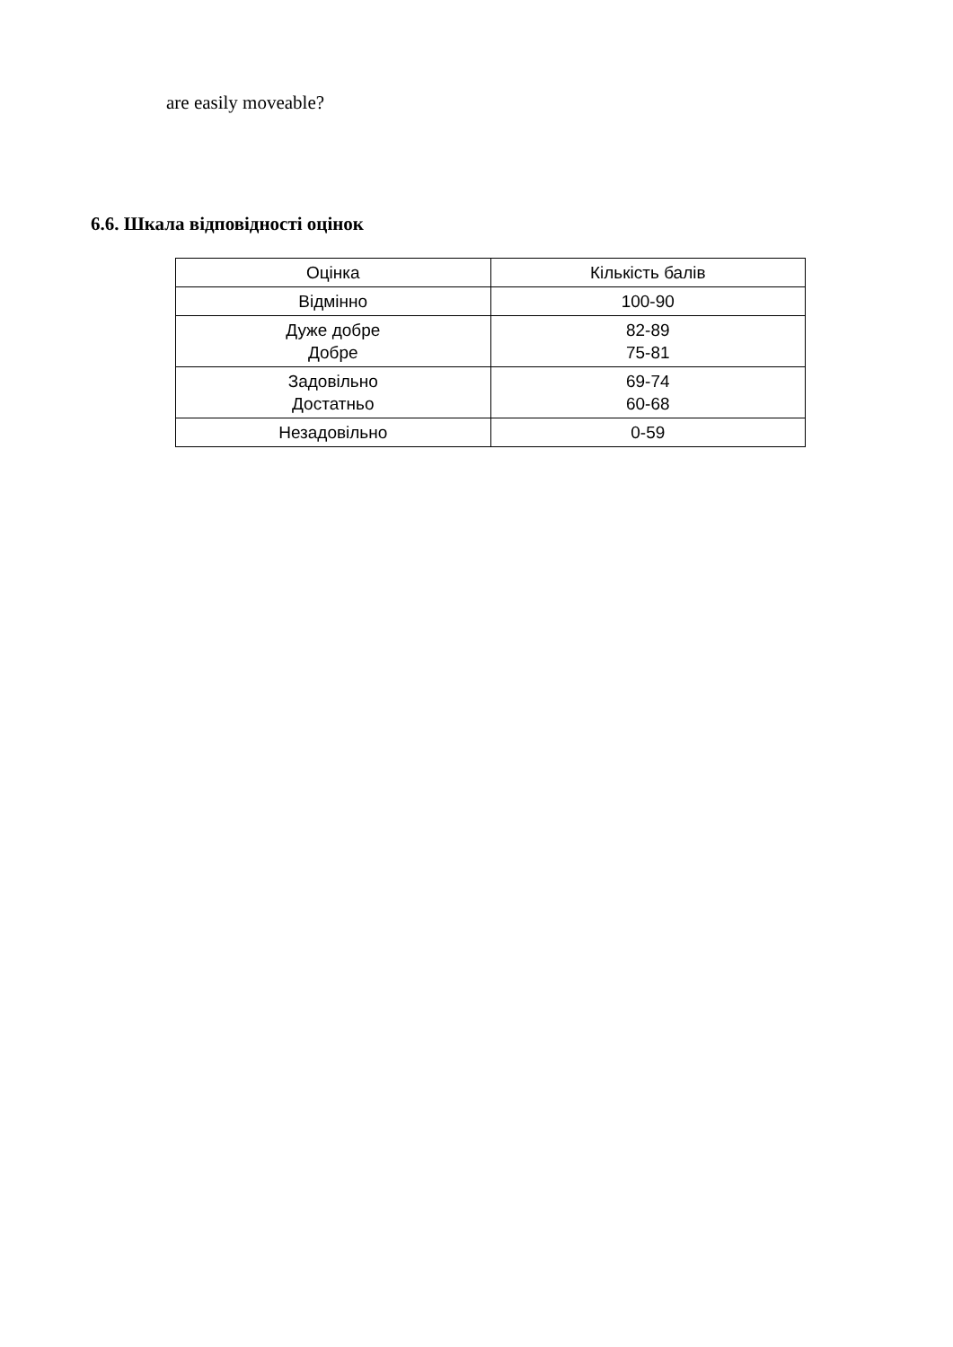are easily moveable?
6.6. Шкала відповідності оцінок
| Оцінка | Кількість балів |
| Відмінно | 100-90 |
| Дуже добре Добре | 82-89 75-81 |
| Задовільно Достатньо | 69-74 60-68 |
| Незадовільно | 0-59 |